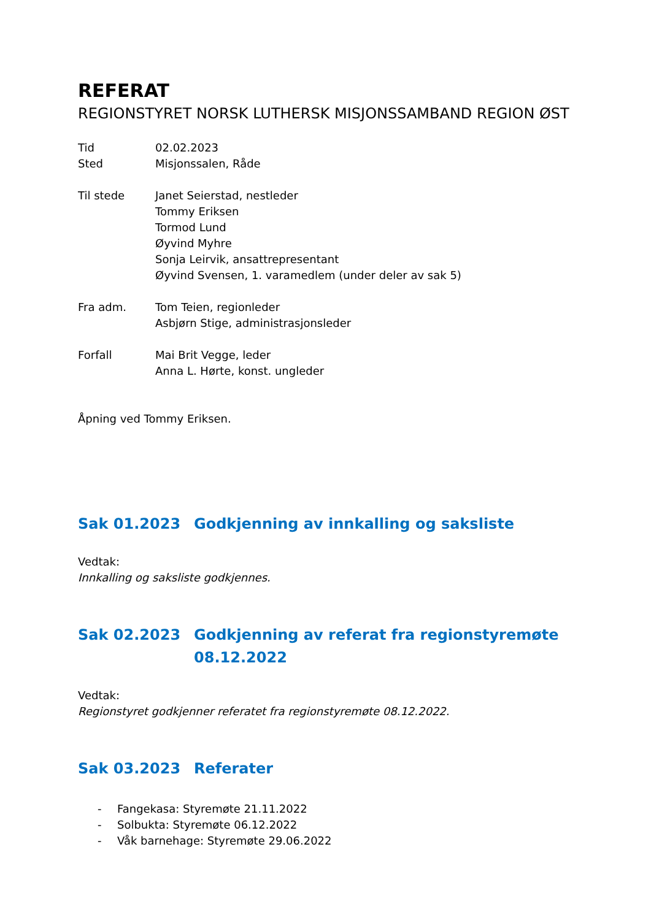REFERAT
REGIONSTYRET NORSK LUTHERSK MISJONSSAMBAND REGION ØST
Tid
Sted
02.02.2023
Misjonssalen, Råde
Til stede Janet Seierstad, nestleder
Tommy Eriksen
Tormod Lund
Øyvind Myhre
Sonja Leirvik, ansattrepresentant
Øyvind Svensen, 1. varamedlem (under deler av sak 5)
Fra adm. Tom Teien, regionleder
Asbjørn Stige, administrasjonsleder
Forfall Mai Brit Vegge, leder
Anna L. Hørte, konst. ungleder
Åpning ved Tommy Eriksen.
Sak 01.2023 Godkjenning av innkalling og saksliste
Vedtak:
Innkalling og saksliste godkjennes.
Sak 02.2023 Godkjenning av referat fra regionstyremøte 08.12.2022
Vedtak:
Regionstyret godkjenner referatet fra regionstyremøte 08.12.2022.
Sak 03.2023 Referater
- Fangekasa: Styremøte 21.11.2022
- Solbukta: Styremøte 06.12.2022
- Våk barnehage: Styremøte 29.06.2022